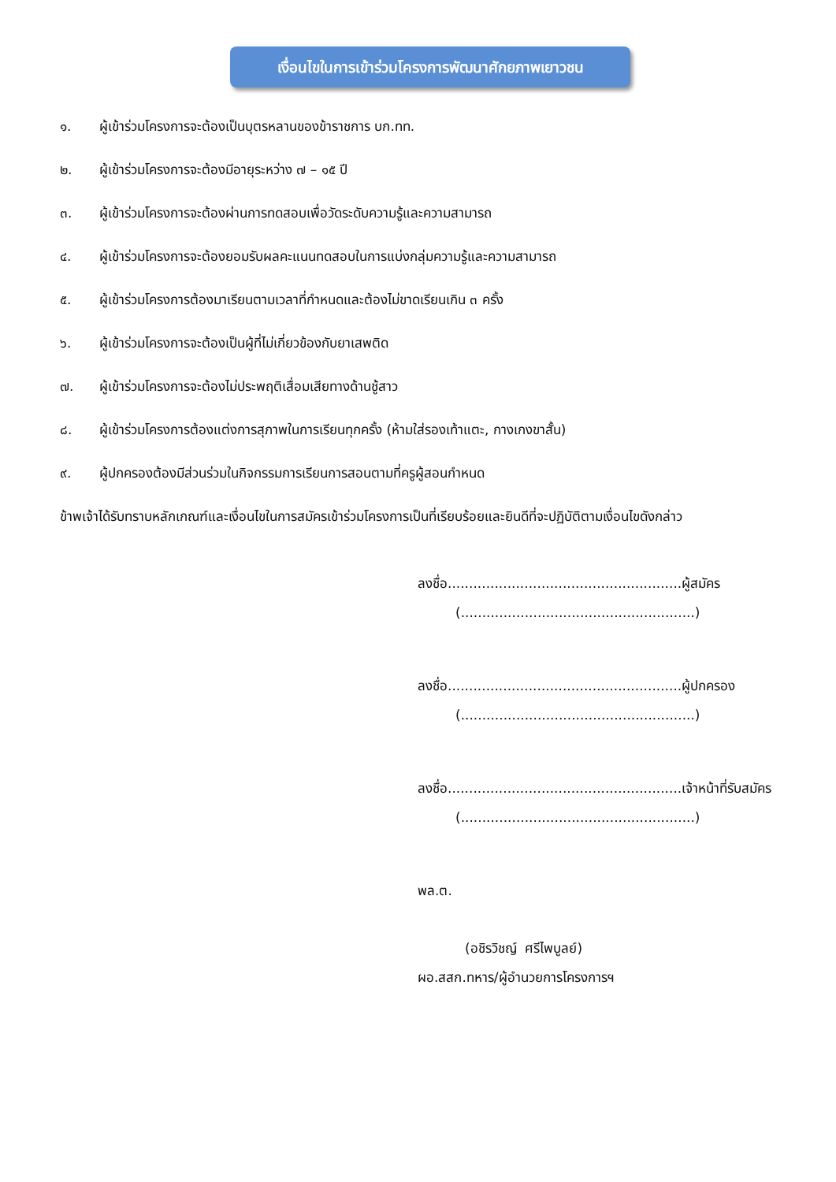เงื่อนไขในการเข้าร่วมโครงการพัฒนาศักยภาพเยาวชน
๑. ผู้เข้าร่วมโครงการจะต้องเป็นบุตรหลานของข้าราชการ บก.ทท.
๒. ผู้เข้าร่วมโครงการจะต้องมีอายุระหว่าง ๗ – ๑๕ ปี
๓. ผู้เข้าร่วมโครงการจะต้องผ่านการทดสอบเพื่อวัดระดับความรู้และความสามารถ
๔. ผู้เข้าร่วมโครงการจะต้องยอมรับผลคะแนนทดสอบในการแบ่งกลุ่มความรู้และความสามารถ
๕. ผู้เข้าร่วมโครงการต้องมาเรียนตามเวลาที่กำหนดและต้องไม่ขาดเรียนเกิน ๓ ครั้ง
๖. ผู้เข้าร่วมโครงการจะต้องเป็นผู้ที่ไม่เกี่ยวข้องกับยาเสพติด
๗. ผู้เข้าร่วมโครงการจะต้องไม่ประพฤติเสื่อมเสียทางด้านชู้สาว
๘. ผู้เข้าร่วมโครงการต้องแต่งการสุภาพในการเรียนทุกครั้ง (ห้ามใส่รองเท้าแตะ, กางเกงขาสั้น)
๙. ผู้ปกครองต้องมีส่วนร่วมในกิจกรรมการเรียนการสอนตามที่ครูผู้สอนกำหนด
ข้าพเจ้าได้รับทราบหลักเกณฑ์และเงื่อนไขในการสมัครเข้าร่วมโครงการเป็นที่เรียบร้อยและยินดีที่จะปฏิบัติตามเงื่อนไขดังกล่าว
ลงชื่อ.......................................................ผู้สมัคร
(.......................................................)
ลงชื่อ.......................................................ผู้ปกครอง
(.......................................................)
ลงชื่อ.......................................................เจ้าหน้าที่รับสมัคร
(.......................................................)
พล.ต.
(อชิรวิชญ์ ศรีไพบูลย์)
ผอ.สสก.ทหาร/ผู้อำนวยการโครงการฯ